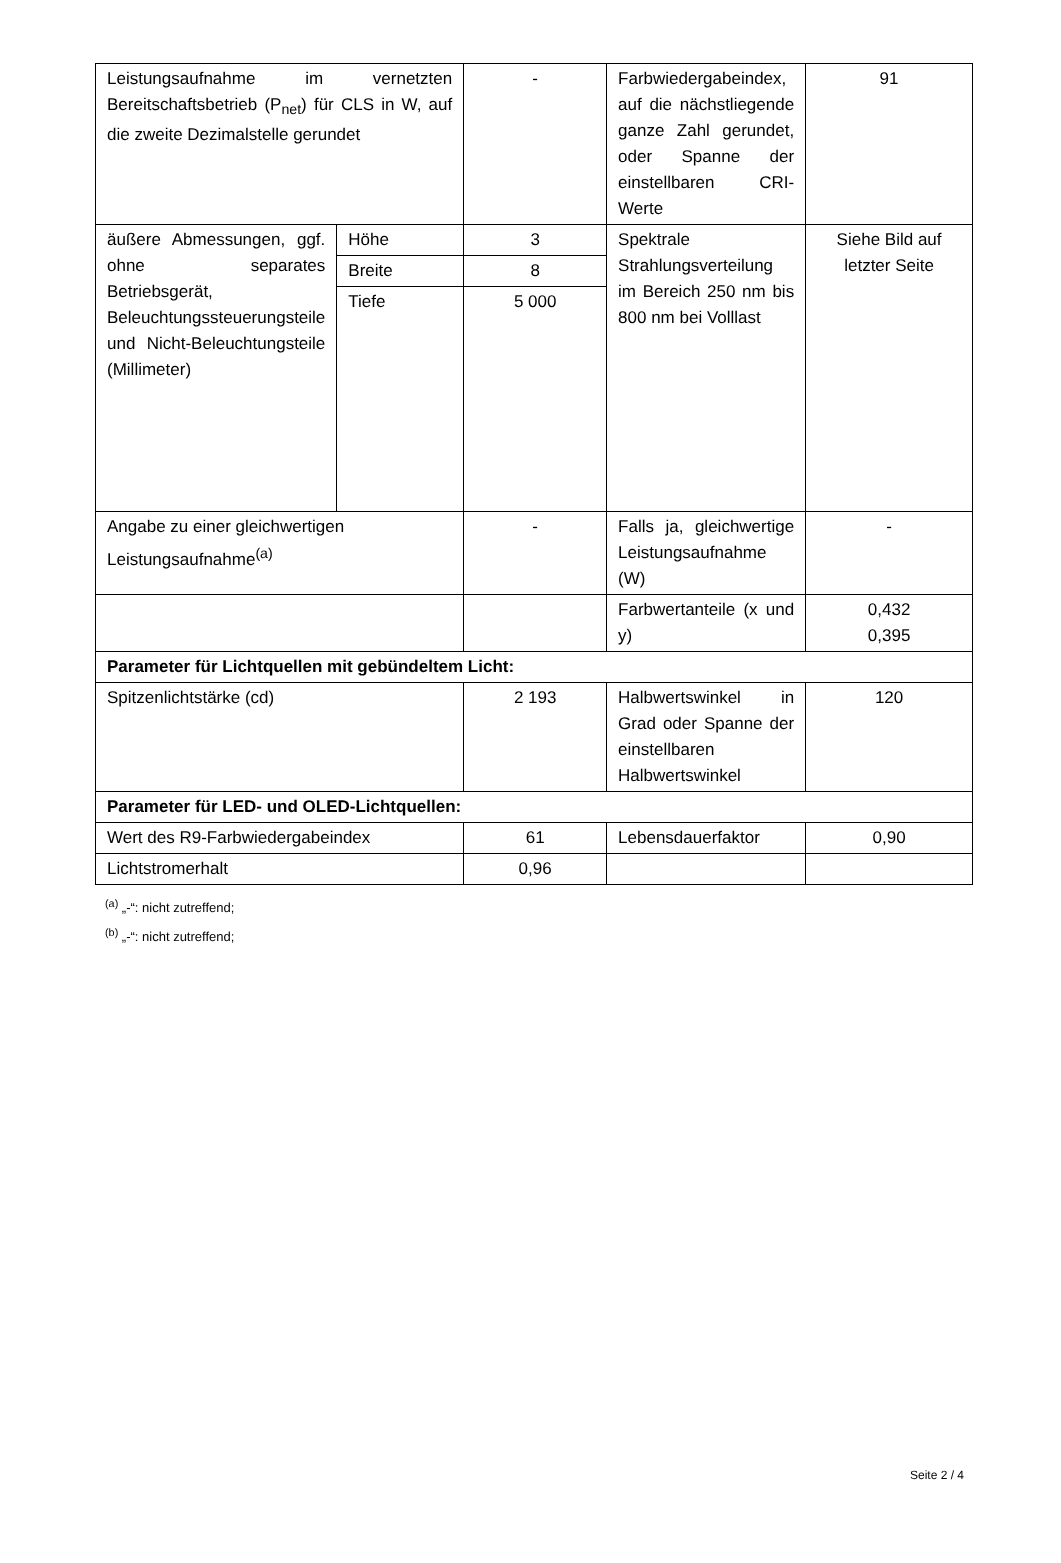| Leistungsaufnahme im vernetzten Bereitschaftsbetrieb (P<sub>net</sub>) für CLS in W, auf die zweite Dezimalstelle gerundet | | - | Farbwiedergabeindex, auf die nächstliegende ganze Zahl gerundet, oder Spanne der einstellbaren CRI-Werte | 91 |
| äußere Abmessungen, ggf. ohne separates Betriebsgerät, Beleuchtungssteuerungsteile und Nicht-Beleuchtungsteile (Millimeter) | Höhe | 3 | Spektrale Strahlungsverteilung im Bereich 250 nm bis 800 nm bei Volllast | Siehe Bild auf letzter Seite |
| | Breite | 8 | | |
| | Tiefe | 5 000 | | |
| Angabe zu einer gleichwertigen Leistungsaufnahme<sup>(a)</sup> | | - | Falls ja, gleichwertige Leistungsaufnahme (W) | - |
| | | | Farbwertanteile (x und y) | 0,432 0,395 |
| Parameter für Lichtquellen mit gebündeltem Licht: | | | | |
| Spitzenlichtstärke (cd) | | 2 193 | Halbwertswinkel in Grad oder Spanne der einstellbaren Halbwertswinkel | 120 |
| Parameter für LED- und OLED-Lichtquellen: | | | | |
| Wert des R9-Farbwiedergabeindex | | 61 | Lebensdauerfaktor | 0,90 |
| Lichtstromerhalt | | 0,96 | | |
<sup>(a)</sup> „-“: nicht zutreffend;
<sup>(b)</sup> „-“: nicht zutreffend;
Seite 2 / 4